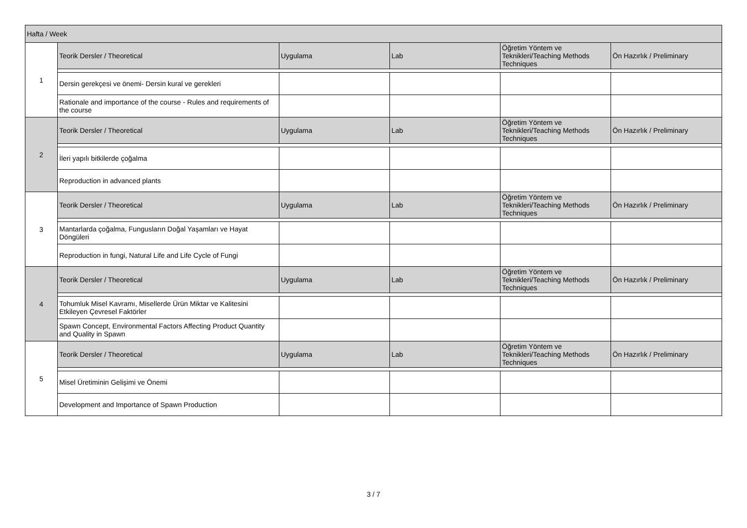| Hafta / Week | | | | | |
| --- | --- | --- | --- | --- | --- |
| 1 | Teorik Dersler / Theoretical | Uygulama | Lab | Öğretim Yöntem ve Teknikleri/Teaching Methods Techniques | Ön Hazırlık / Preliminary |
| | Dersin gerekçesi ve önemi- Dersin kural ve gerekleri | | | | |
| | Rationale and importance of the course - Rules and requirements of the course | | | | |
| 2 | Teorik Dersler / Theoretical | Uygulama | Lab | Öğretim Yöntem ve Teknikleri/Teaching Methods Techniques | Ön Hazırlık / Preliminary |
| | İleri yapılı bitkilerde çoğalma | | | | |
| | Reproduction in advanced plants | | | | |
| 3 | Teorik Dersler / Theoretical | Uygulama | Lab | Öğretim Yöntem ve Teknikleri/Teaching Methods Techniques | Ön Hazırlık / Preliminary |
| | Mantarlarda çoğalma, Fungusların Doğal Yaşamları ve Hayat Döngüleri | | | | |
| | Reproduction in fungi, Natural Life and Life Cycle of Fungi | | | | |
| 4 | Teorik Dersler / Theoretical | Uygulama | Lab | Öğretim Yöntem ve Teknikleri/Teaching Methods Techniques | Ön Hazırlık / Preliminary |
| | Tohumluk Misel Kavramı, Misellerde Ürün Miktar ve Kalitesini Etkileyen Çevresel Faktörler | | | | |
| | Spawn Concept, Environmental Factors Affecting Product Quantity and Quality in Spawn | | | | |
| 5 | Teorik Dersler / Theoretical | Uygulama | Lab | Öğretim Yöntem ve Teknikleri/Teaching Methods Techniques | Ön Hazırlık / Preliminary |
| | Misel Üretiminin Gelişimi ve Önemi | | | | |
| | Development and Importance of Spawn Production | | | | |
3 / 7